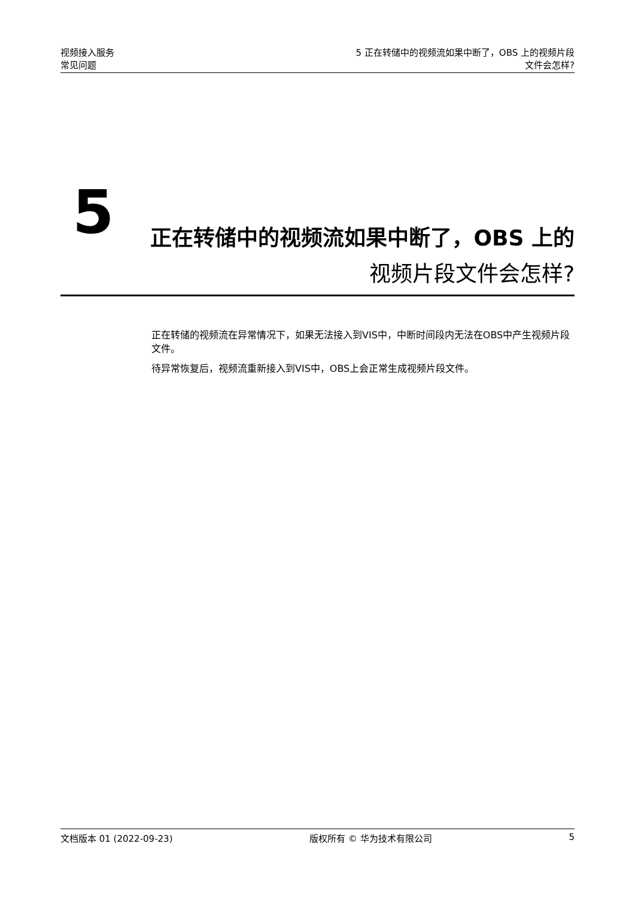视频接入服务
常见问题
5 正在转储中的视频流如果中断了，OBS 上的视频片段
文件会怎样?
5
正在转储中的视频流如果中断了，OBS 上的
视频片段文件会怎样?
正在转储的视频流在异常情况下，如果无法接入到VIS中，中断时间段内无法在OBS中产生视频片段文件。
待异常恢复后，视频流重新接入到VIS中，OBS上会正常生成视频片段文件。
文档版本 01 (2022-09-23) 版权所有 © 华为技术有限公司 5